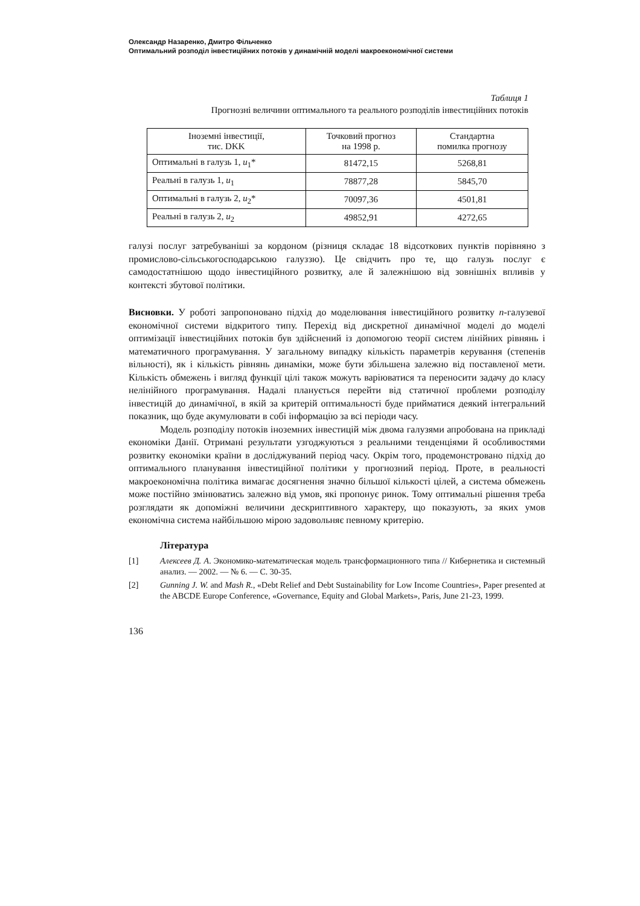Олександр Назаренко, Дмитро Фільченко
Оптимальний розподіл інвестиційних потоків у динамічній моделі макроекономічної системи
Таблиця 1
Прогнозні величини оптимального та реального розподілів інвестиційних потоків
| Іноземні інвестиції, тис. DKK | Точковий прогноз на 1998 р. | Стандартна помилка прогнозу |
| --- | --- | --- |
| Оптимальні в галузь 1, u<sub>1</sub>* | 81472,15 | 5268,81 |
| Реальні в галузь 1, u<sub>1</sub> | 78877,28 | 5845,70 |
| Оптимальні в галузь 2, u<sub>2</sub>* | 70097,36 | 4501,81 |
| Реальні в галузь 2, u<sub>2</sub> | 49852,91 | 4272,65 |
галузі послуг затребуваніші за кордоном (різниця складає 18 відсоткових пунктів порівняно з промислово-сільськогосподарською галуззю). Це свідчить про те, що галузь послуг є самодостатнішою щодо інвестиційного розвитку, але й залежнішою від зовнішніх впливів у контексті збутової політики.
Висновки. У роботі запропоновано підхід до моделювання інвестиційного розвитку n-галузевої економічної системи відкритого типу. Перехід від дискретної динамічної моделі до моделі оптимізації інвестиційних потоків був здійснений із допомогою теорії систем лінійних рівнянь і математичного програмування. У загальному випадку кількість параметрів керування (степенів вільності), як і кількість рівнянь динаміки, може бути збільшена залежно від поставленої мети. Кількість обмежень і вигляд функції цілі також можуть варіюватися та переносити задачу до класу нелінійного програмування. Надалі планується перейти від статичної проблеми розподілу інвестицій до динамічної, в якій за критерій оптимальності буде прийматися деякий інтегральний показник, що буде акумулювати в собі інформацію за всі періоди часу.
Модель розподілу потоків іноземних інвестицій між двома галузями апробована на прикладі економіки Данії. Отримані результати узгоджуються з реальними тенденціями й особливостями розвитку економіки країни в досліджуваний період часу. Окрім того, продемонстровано підхід до оптимального планування інвестиційної політики у прогнозний період. Проте, в реальності макроекономічна політика вимагає досягнення значно більшої кількості цілей, а система обмежень може постійно змінюватись залежно від умов, які пропонує ринок. Тому оптимальні рішення треба розглядати як допоміжні величини дескриптивного характеру, що показують, за яких умов економічна система найбільшою мірою задовольняє певному критерію.
Література
[1] Алексеев Д. А. Экономико-математическая модель трансформационного типа // Кибернетика и системный анализ. — 2002. — № 6. — С. 30-35.
[2] Gunning J. W. and Mash R., «Debt Relief and Debt Sustainability for Low Income Countries», Paper presented at the ABCDE Europe Conference, «Governance, Equity and Global Markets», Paris, June 21-23, 1999.
136